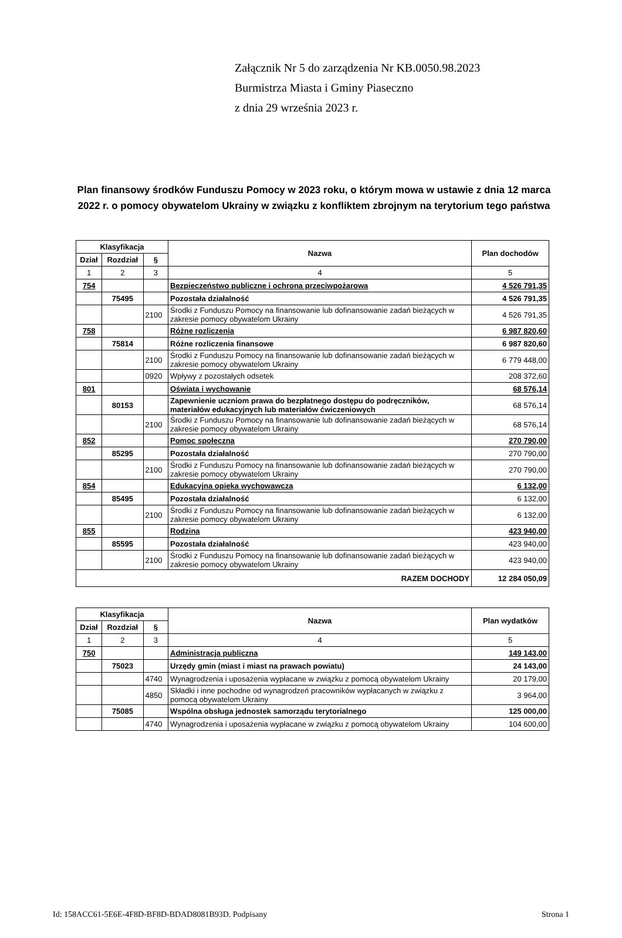Załącznik Nr 5 do zarządzenia Nr KB.0050.98.2023
Burmistrza Miasta i Gminy Piaseczno
z dnia 29 września 2023 r.
Plan finansowy środków Funduszu Pomocy w 2023 roku, o którym mowa w ustawie z dnia 12 marca 2022 r. o pomocy obywatelom Ukrainy w związku z konfliktem zbrojnym na terytorium tego państwa
| Klasyfikacja | | | Nazwa | Plan dochodów |
| --- | --- | --- | --- | --- |
| Dział | Rozdział | § | | |
| 1 | 2 | 3 | 4 | 5 |
| 754 | | | Bezpieczeństwo publiczne i ochrona przeciwpożarowa | 4 526 791,35 |
| | 75495 | | Pozostała działalność | 4 526 791,35 |
| | | 2100 | Środki z Funduszu Pomocy na finansowanie lub dofinansowanie zadań bieżących w zakresie pomocy obywatelom Ukrainy | 4 526 791,35 |
| 758 | | | Różne rozliczenia | 6 987 820,60 |
| | 75814 | | Różne rozliczenia finansowe | 6 987 820,60 |
| | | 2100 | Środki z Funduszu Pomocy na finansowanie lub dofinansowanie zadań bieżących w zakresie pomocy obywatelom Ukrainy | 6 779 448,00 |
| | | 0920 | Wpływy z pozostałych odsetek | 208 372,60 |
| 801 | | | Oświata i wychowanie | 68 576,14 |
| | 80153 | | Zapewnienie uczniom prawa do bezpłatnego dostępu do podręczników, materiałów edukacyjnych lub materiałów ćwiczeniowych | 68 576,14 |
| | | 2100 | Środki z Funduszu Pomocy na finansowanie lub dofinansowanie zadań bieżących w zakresie pomocy obywatelom Ukrainy | 68 576,14 |
| 852 | | | Pomoc społeczna | 270 790,00 |
| | 85295 | | Pozostała działalność | 270 790,00 |
| | | 2100 | Środki z Funduszu Pomocy na finansowanie lub dofinansowanie zadań bieżących w zakresie pomocy obywatelom Ukrainy | 270 790,00 |
| 854 | | | Edukacyjna opieka wychowawcza | 6 132,00 |
| | 85495 | | Pozostała działalność | 6 132,00 |
| | | 2100 | Środki z Funduszu Pomocy na finansowanie lub dofinansowanie zadań bieżących w zakresie pomocy obywatelom Ukrainy | 6 132,00 |
| 855 | | | Rodzina | 423 940,00 |
| | 85595 | | Pozostała działalność | 423 940,00 |
| | | 2100 | Środki z Funduszu Pomocy na finansowanie lub dofinansowanie zadań bieżących w zakresie pomocy obywatelom Ukrainy | 423 940,00 |
| RAZEM DOCHODY | | | | 12 284 050,09 |
| Klasyfikacja | | | Nazwa | Plan wydatków |
| --- | --- | --- | --- | --- |
| Dział | Rozdział | § | | |
| 1 | 2 | 3 | 4 | 5 |
| 750 | | | Administracja publiczna | 149 143,00 |
| | 75023 | | Urzędy gmin (miast i miast na prawach powiatu) | 24 143,00 |
| | | 4740 | Wynagrodzenia i uposażenia wypłacane w związku z pomocą obywatelom Ukrainy | 20 179,00 |
| | | 4850 | Składki i inne pochodne od wynagrodzeń pracowników wypłacanych w związku z pomocą obywatelom Ukrainy | 3 964,00 |
| | 75085 | | Wspólna obsługa jednostek samorządu terytorialnego | 125 000,00 |
| | | 4740 | Wynagrodzenia i uposażenia wypłacane w związku z pomocą obywatelom Ukrainy | 104 600,00 |
Id: 158ACC61-5E6E-4F8D-BF8D-BDAD8081B93D. Podpisany Strona 1